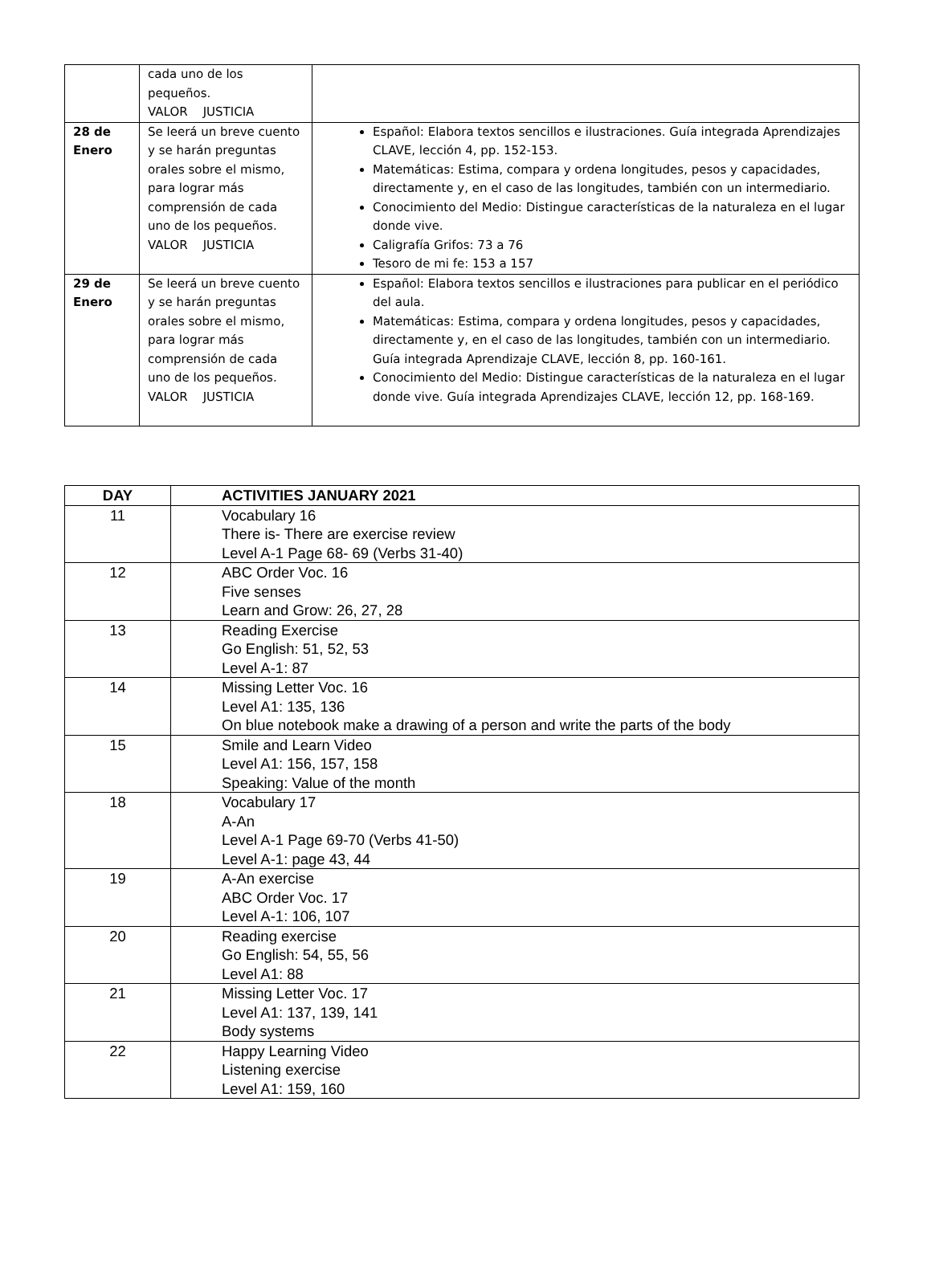| | cada uno de los pequeños. VALOR JUSTICIA | |
| 28 de Enero | Se leerá un breve cuento y se harán preguntas orales sobre el mismo, para lograr más comprensión de cada uno de los pequeños. VALOR JUSTICIA | Español: Elabora textos sencillos e ilustraciones. Guía integrada Aprendizajes CLAVE, lección 4, pp. 152-153. Matemáticas: Estima, compara y ordena longitudes, pesos y capacidades, directamente y, en el caso de las longitudes, también con un intermediario. Conocimiento del Medio: Distingue características de la naturaleza en el lugar donde vive. Caligrafía Grifos: 73 a 76 Tesoro de mi fe: 153 a 157 |
| 29 de Enero | Se leerá un breve cuento y se harán preguntas orales sobre el mismo, para lograr más comprensión de cada uno de los pequeños. VALOR JUSTICIA | Español: Elabora textos sencillos e ilustraciones para publicar en el periódico del aula. Matemáticas: Estima, compara y ordena longitudes, pesos y capacidades, directamente y, en el caso de las longitudes, también con un intermediario. Guía integrada Aprendizaje CLAVE, lección 8, pp. 160-161. Conocimiento del Medio: Distingue características de la naturaleza en el lugar donde vive. Guía integrada Aprendizajes CLAVE, lección 12, pp. 168-169. |
| DAY | ACTIVITIES JANUARY 2021 |
| --- | --- |
| 11 | Vocabulary 16 There is- There are exercise review Level A-1 Page 68- 69 (Verbs 31-40) |
| 12 | ABC Order Voc. 16 Five senses Learn and Grow: 26, 27, 28 |
| 13 | Reading Exercise Go English: 51, 52, 53 Level A-1: 87 |
| 14 | Missing Letter Voc. 16 Level A1: 135, 136 On blue notebook make a drawing of a person and write the parts of the body |
| 15 | Smile and Learn Video Level A1: 156, 157, 158 Speaking: Value of the month |
| 18 | Vocabulary 17 A-An Level A-1 Page 69-70 (Verbs 41-50) Level A-1: page 43, 44 |
| 19 | A-An exercise ABC Order Voc. 17 Level A-1: 106, 107 |
| 20 | Reading exercise Go English: 54, 55, 56 Level A1: 88 |
| 21 | Missing Letter Voc. 17 Level A1: 137, 139, 141 Body systems |
| 22 | Happy Learning Video Listening exercise Level A1: 159, 160 |